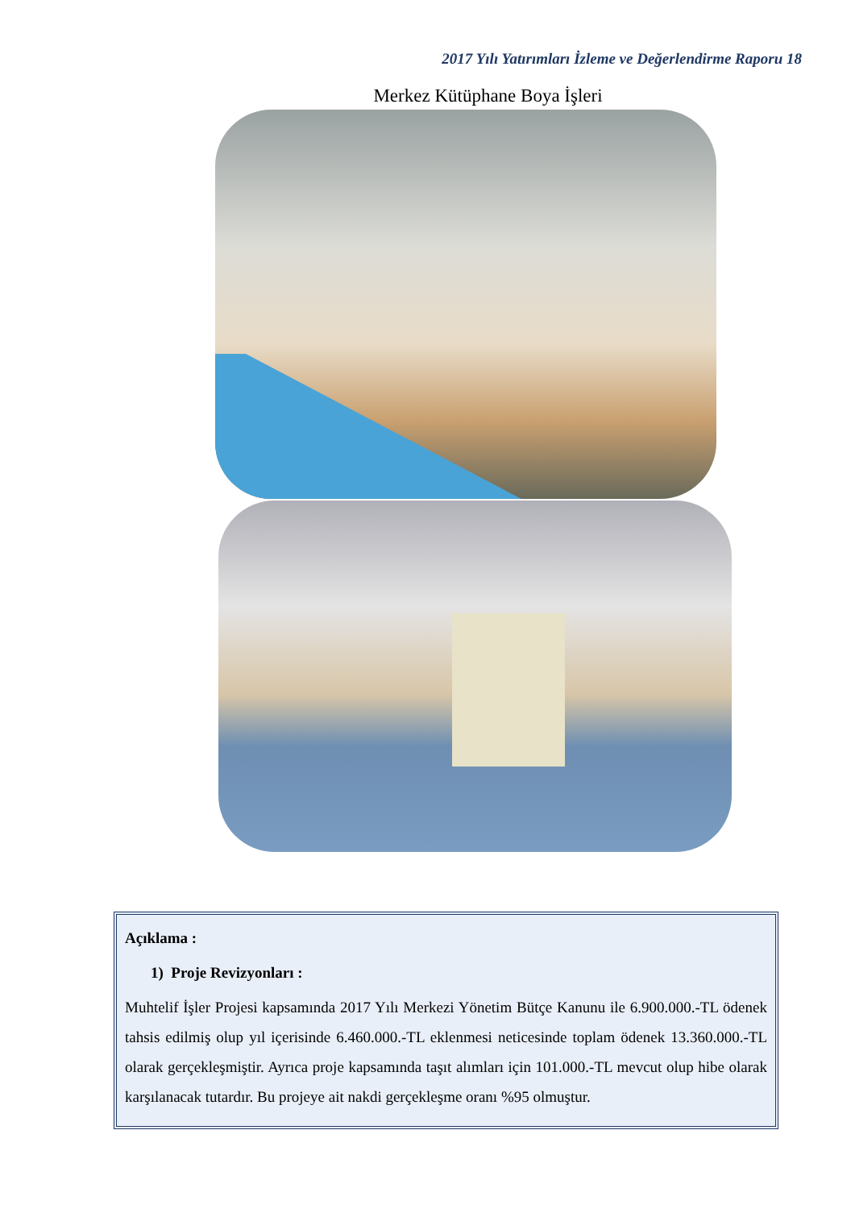2017 Yılı Yatırımları İzleme ve Değerlendirme Raporu 18
Merkez Kütüphane Boya İşleri
Açıklama :
1) Proje Revizyonları :
Muhtelif İşler Projesi kapsamında 2017 Yılı Merkezi Yönetim Bütçe Kanunu ile 6.900.000.-TL ödenek tahsis edilmiş olup yıl içerisinde 6.460.000.-TL eklenmesi neticesinde toplam ödenek 13.360.000.-TL olarak gerçekleşmiştir. Ayrıca proje kapsamında taşıt alımları için 101.000.-TL mevcut olup hibe olarak karşılanacak tutardır. Bu projeye ait nakdi gerçekleşme oranı %95 olmuştur.